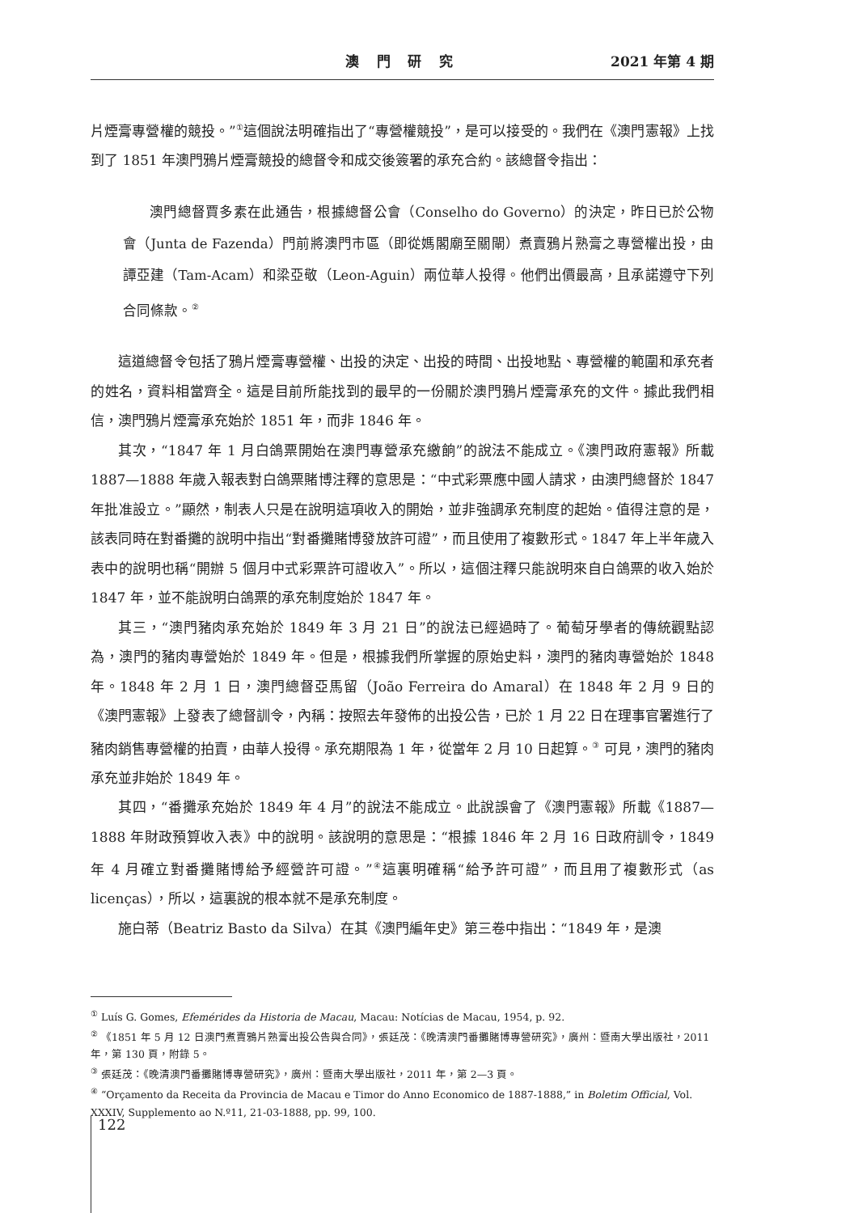澳 門 研 究 2021 年第 4 期
片煙膏專營權的競投。”<sup>①</sup>這個說法明確指出了“專營權競投”，是可以接受的。我們在《澳門憲報》上找到了 1851 年澳門鴉片煙膏競投的總督令和成交後簽署的承充合約。該總督令指出：
澳門總督賈多素在此通告，根據總督公會（Conselho do Governo）的決定，昨日已於公物會（Junta de Fazenda）門前將澳門市區（即從媽閣廟至關閘）煮賣鴉片熟膏之專營權出投，由譚亞建（Tam-Acam）和梁亞敬（Leon-Aguin）兩位華人投得。他們出價最高，且承諾遵守下列合同條款。<sup>②</sup>
這道總督令包括了鴉片煙膏專營權、出投的決定、出投的時間、出投地點、專營權的範圍和承充者的姓名，資料相當齊全。這是目前所能找到的最早的一份關於澳門鴉片煙膏承充的文件。據此我們相信，澳門鴉片煙膏承充始於 1851 年，而非 1846 年。
其次，“1847 年 1 月白鴿票開始在澳門專營承充繳餉”的說法不能成立。《澳門政府憲報》所載 1887—1888 年歲入報表對白鴿票賭博注釋的意思是：“中式彩票應中國人請求，由澳門總督於 1847 年批准設立。”顯然，制表人只是在說明這項收入的開始，並非強調承充制度的起始。值得注意的是，該表同時在對番攤的說明中指出“對番攤賭博發放許可證”，而且使用了複數形式。1847 年上半年歲入表中的說明也稱“開辦 5 個月中式彩票許可證收入”。所以，這個注釋只能說明來自白鴿票的收入始於 1847 年，並不能說明白鴿票的承充制度始於 1847 年。
其三，“澳門豬肉承充始於 1849 年 3 月 21 日”的說法已經過時了。葡萄牙學者的傳統觀點認為，澳門的豬肉專營始於 1849 年。但是，根據我們所掌握的原始史料，澳門的豬肉專營始於 1848 年。1848 年 2 月 1 日，澳門總督亞馬留（João Ferreira do Amaral）在 1848 年 2 月 9 日的《澳門憲報》上發表了總督訓令，內稱：按照去年發佈的出投公告，已於 1 月 22 日在理事官署進行了豬肉銷售專營權的拍賣，由華人投得。承充期限為 1 年，從當年 2 月 10 日起算。<sup>③</sup> 可見，澳門的豬肉承充並非始於 1849 年。
其四，“番攤承充始於 1849 年 4 月”的說法不能成立。此說誤會了《澳門憲報》所載《1887—1888 年財政預算收入表》中的說明。該說明的意思是：“根據 1846 年 2 月 16 日政府訓令，1849 年 4 月確立對番攤賭博給予經營許可證。”<sup>④</sup>這裏明確稱“給予許可證”，而且用了複數形式（as licenças），所以，這裏說的根本就不是承充制度。
施白蒂（Beatriz Basto da Silva）在其《澳門編年史》第三卷中指出：“1849 年，是澳
<sup>①</sup> Luís G. Gomes, Efemérides da Historia de Macau, Macau: Notícias de Macau, 1954, p. 92.
<sup>②</sup> 《1851 年 5 月 12 日澳門煮賣鴉片熟膏出投公告與合同》，張廷茂：《晚清澳門番攤賭博專營研究》，廣州：暨南大學出版社，2011 年，第 130 頁，附錄 5。
<sup>③</sup> 張廷茂：《晚清澳門番攤賭博專營研究》，廣州：暨南大學出版社，2011 年，第 2—3 頁。
<sup>④</sup> “Orçamento da Receita da Provincia de Macau e Timor do Anno Economico de 1887-1888,” in Boletim Official, Vol. XXXIV, Supplemento ao N.º11, 21-03-1888, pp. 99, 100.
122